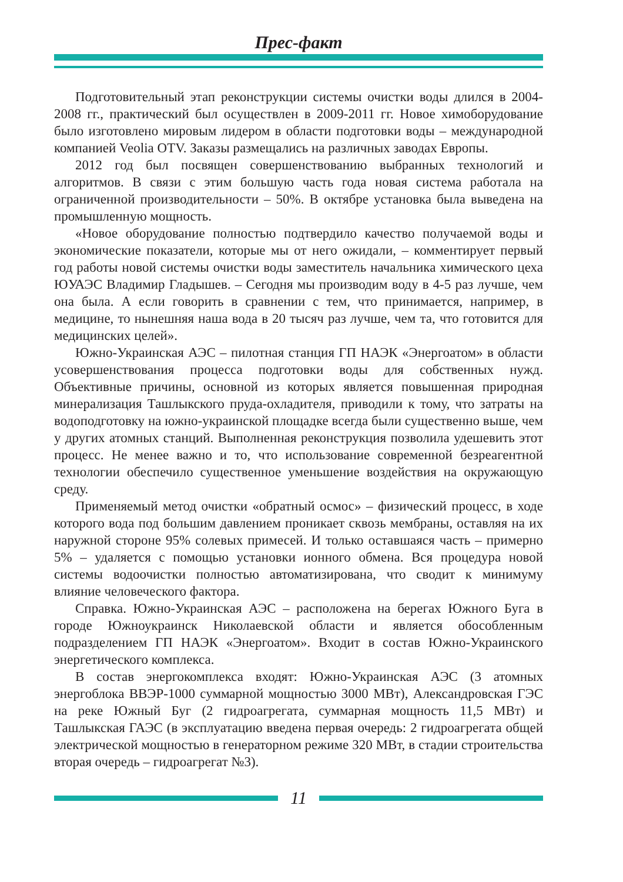Прес-факт
Подготовительный этап реконструкции системы очистки воды длился в 2004-2008 гг., практический был осуществлен в 2009-2011 гг. Новое химо­борудование было изготовлено мировым лидером в области подготовки воды – международной компанией Veolia OTV. Заказы размещались на различных заводах Европы.
2012 год был посвящен совершенствованию выбранных технологий и алгоритмов. В связи с этим большую часть года новая система работала на ограниченной производительности – 50%. В октябре установка была выведе­на на промышленную мощность.
«Новое оборудование полностью подтвердило качество получаемой воды и экономические показатели, которые мы от него ожидали, – комментиру­ет первый год работы новой системы очистки воды заместитель начальника химического цеха ЮУАЭС Владимир Гладышев. – Сегодня мы производим воду в 4-5 раз лучше, чем она была. А если говорить в сравнении с тем, что принимается, например, в медицине, то нынешняя наша вода в 20 тысяч раз лучше, чем та, что готовится для медицинских целей».
Южно-Украинская АЭС – пилотная станция ГП НАЭК «Энергоатом» в области усовершенствования процесса подготовки воды для собственных нужд. Объективные причины, основной из которых является повышен­ная природная минерализация Ташлыкского пруда-охладителя, приводили к тому, что затраты на водоподготовку на южно-украинской площадке всегда были существенно выше, чем у других атомных станций. Выполненная ре­конструкция позволила удешевить этот процесс. Не менее важно и то, что ис­пользование современной безреагентной технологии обеспечило существен­ное уменьшение воздействия на окружающую среду.
Применяемый метод очистки «обратный осмос» – физический процесс, в ходе которого вода под большим давлением проникает сквозь мембраны, оставляя на их наружной стороне 95% солевых примесей. И только оставша­яся часть – примерно 5% – удаляется с помощью установки ионного обмена. Вся процедура новой системы водоочистки полностью автоматизирована, что сводит к минимуму влияние человеческого фактора.
Справка. Южно-Украинская АЭС – расположена на берегах Южного Буга в городе Южноукраинск Николаевской области и является обособленным подразделением ГП НАЭК «Энергоатом». Входит в состав Южно-Украин­ского энергетического комплекса.
В состав энергокомплекса входят: Южно-Украинская АЭС (3 атом­ных энергоблока ВВЭР-1000 суммарной мощностью 3000 МВт), Алексан­дровская ГЭС на реке Южный Буг (2 гидроагрегата, суммарная мощность 11,5 МВт) и Ташлыкская ГАЭС (в эксплуатацию введена первая очередь: 2 гидроагрегата общей электрической мощностью в генераторном режиме 320 МВт, в стадии строительства вторая очередь – гидроагрегат №3).
11